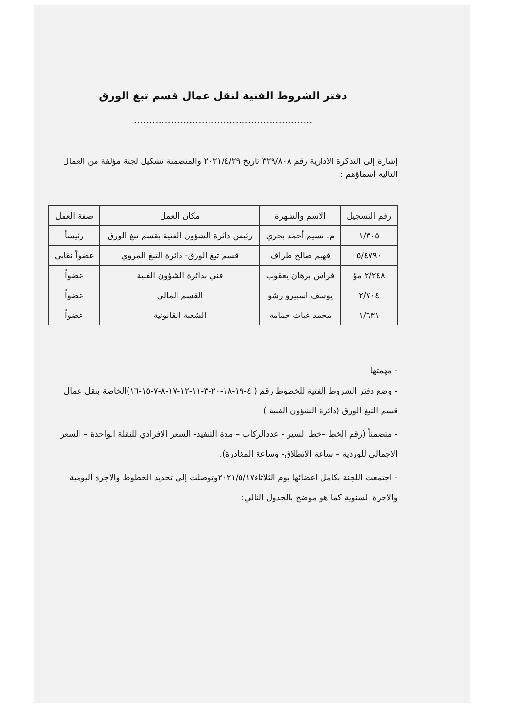دفتر الشروط الفنية لنقل عمال قسم تبغ الورق
..........................................................
إشارة إلى التذكرة الادارية رقم ٣٢٩/٨٠٨ تاريخ ٢٠٢١/٤/٢٩ والمتضمنة تشكيل لجنة مؤلفة من العمال التالية أسماؤهم :
| رقم التسجيل | الاسم والشهرة | مكان العمل | صفة العمل |
| --- | --- | --- | --- |
| ١/٣٠٥ | م. نسيم أحمد بحري | رئيس دائرة الشؤون الفنية بقسم تبغ الورق | رئيساً |
| ٥/٤٧٩٠ | فهيم صالح طراف | قسم تبغ الورق- دائرة التبغ المروي | عضواً نقابي |
| ٢/٢٤٨ مؤ | فراس برهان يعقوب | فني بدائرة الشؤون الفنية | عضواً |
| ٢/٧٠٤ | يوسف اسبيرو رشو | القسم المالي | عضواً |
| ١/٦٣١ | محمد غياث حمامة | الشعبة القانونية | عضواً |
- مهمتها
- وضع دفتر الشروط الفنية للخطوط رقم ( ٤-١٩-١٨-٢٠-٣-١١-١٢-١٧-٨-٧-١٥-١٦)الخاصة بنقل عمال قسم التبغ الورق (دائرة الشؤون الفنية )
- متضمناً (رقم الخط –خط السير - عددالركاب – مدة التنفيذ- السعر الافرادي للنقلة الواحدة – السعر الاجمالي للوردية – ساعة الانطلاق- وساعة المغادرة).
- اجتمعت اللجنة بكامل اعضائها يوم الثلاثاء٢٠٢١/٥/١٧وتوصلت إلى تحديد الخطوط والاجرة اليومية والاجرة السنوية كما هو موضح بالجدول التالي: